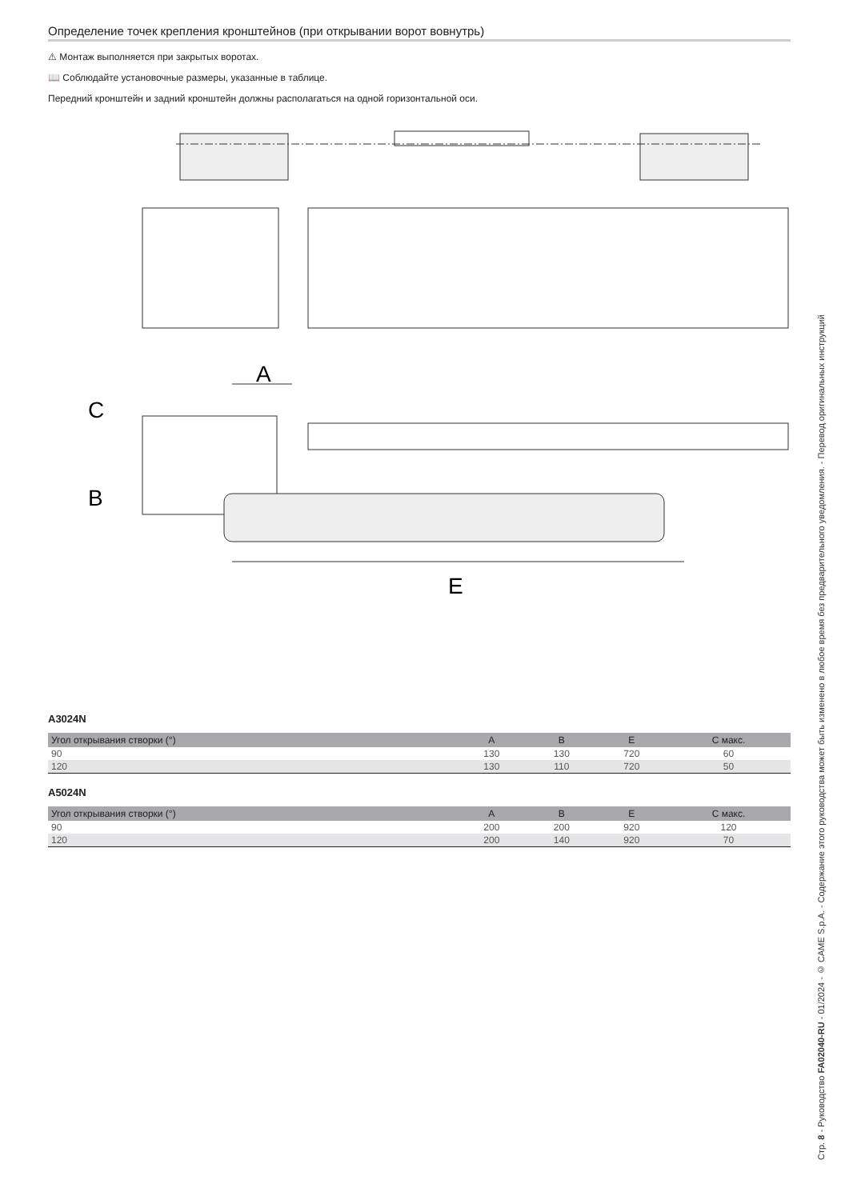Определение точек крепления кронштейнов (при открывании ворот вовнутрь)
⚠ Монтаж выполняется при закрытых воротах.
📖 Соблюдайте установочные размеры, указанные в таблице.
Передний кронштейн и задний кронштейн должны располагаться на одной горизонтальной оси.
A
C
B
E
A3024N
| Угол открывания створки (°) | A | B | E | C макс. |
| --- | --- | --- | --- | --- |
| 90 | 130 | 130 | 720 | 60 |
| 120 | 130 | 110 | 720 | 50 |
A5024N
| Угол открывания створки (°) | A | B | E | C макс. |
| --- | --- | --- | --- | --- |
| 90 | 200 | 200 | 920 | 120 |
| 120 | 200 | 140 | 920 | 70 |
Стр. 8 - Руководство FA02040-RU - 01/2024 - © CAME S.p.A. - Содержание этого руководства может быть изменено в любое время без предварительного уведомления. - Перевод оригинальных инструкций